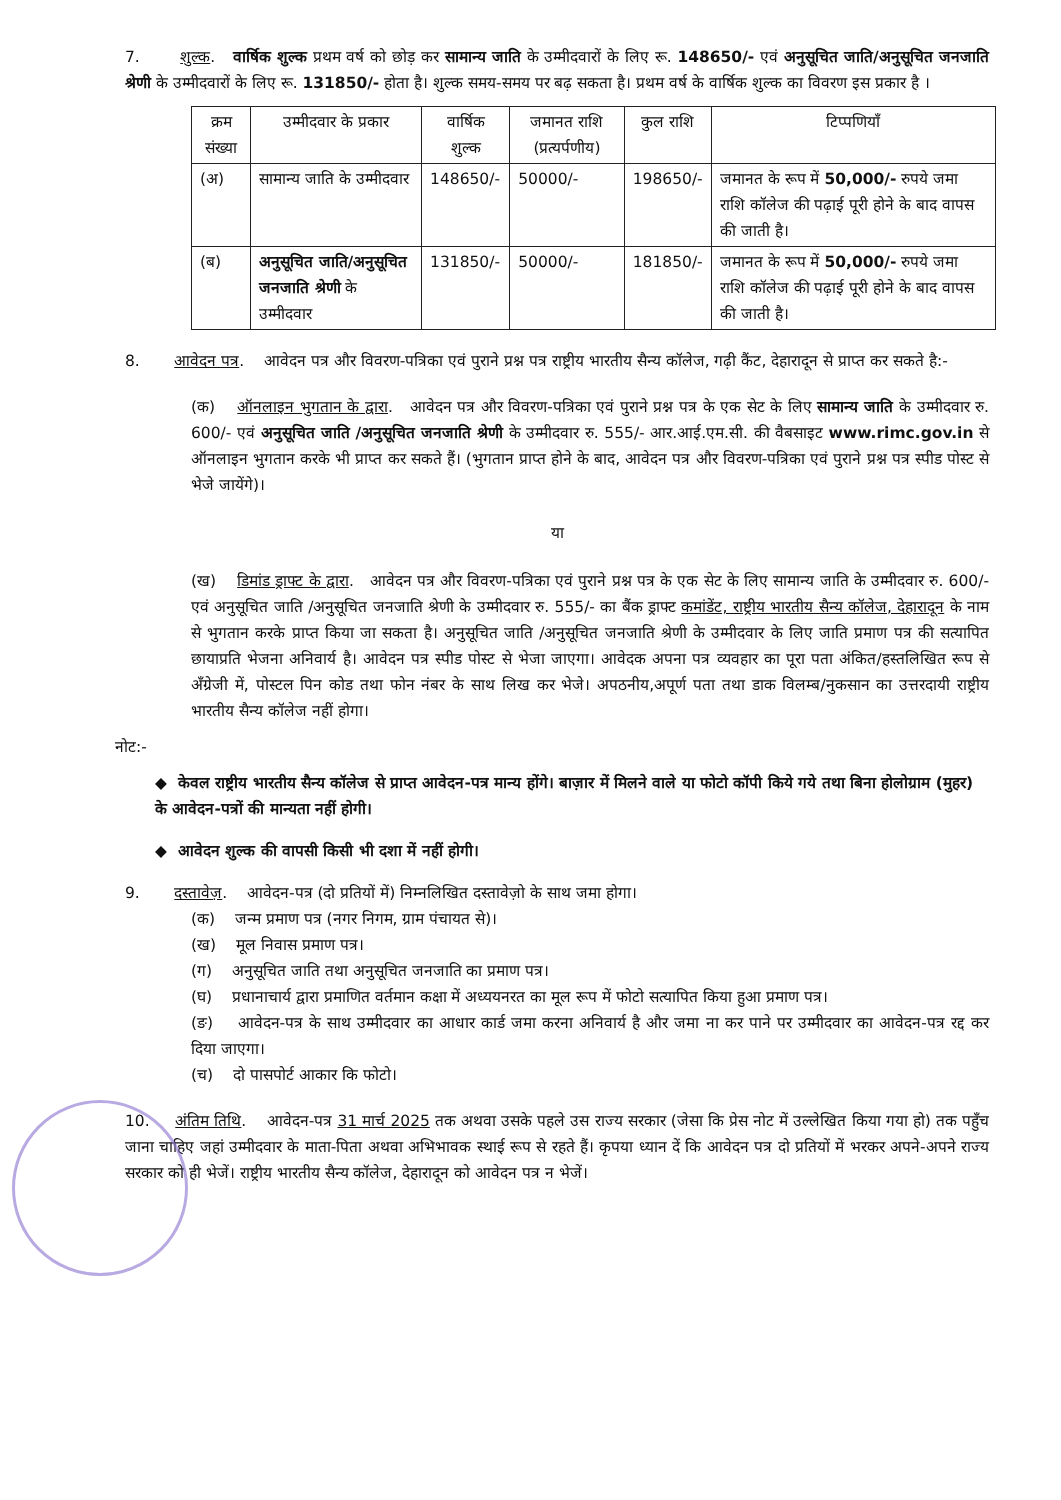7. शुल्क. वार्षिक शुल्क प्रथम वर्ष को छोड़ कर सामान्य जाति के उम्मीदवारों के लिए रू. 148650/- एवं अनुसूचित जाति/अनुसूचित जनजाति श्रेणी के उम्मीदवारों के लिए रू. 131850/- होता है। शुल्क समय-समय पर बढ़ सकता है। प्रथम वर्ष के वार्षिक शुल्क का विवरण इस प्रकार है ।
| क्रम संख्या | उम्मीदवार के प्रकार | वार्षिक शुल्क | जमानत राशि (प्रत्यर्पणीय) | कुल राशि | टिप्पणियाँ |
| --- | --- | --- | --- | --- | --- |
| (अ) | सामान्य जाति के उम्मीदवार | 148650/- | 50000/- | 198650/- | जमानत के रूप में 50,000/- रुपये जमा राशि कॉलेज की पढ़ाई पूरी होने के बाद वापस की जाती है। |
| (ब) | अनुसूचित जाति/अनुसूचित जनजाति श्रेणी के उम्मीदवार | 131850/- | 50000/- | 181850/- | जमानत के रूप में 50,000/- रुपये जमा राशि कॉलेज की पढ़ाई पूरी होने के बाद वापस की जाती है। |
8. आवेदन पत्र. आवेदन पत्र और विवरण-पत्रिका एवं पुराने प्रश्न पत्र राष्ट्रीय भारतीय सैन्य कॉलेज, गढ़ी कैंट, देहारादून से प्राप्त कर सकते है:-
(क) ऑनलाइन भुगतान के द्वारा. आवेदन पत्र और विवरण-पत्रिका एवं पुराने प्रश्न पत्र के एक सेट के लिए सामान्य जाति के उम्मीदवार रु. 600/- एवं अनुसूचित जाति /अनुसूचित जनजाति श्रेणी के उम्मीदवार रु. 555/- आर.आई.एम.सी. की वैबसाइट www.rimc.gov.in से ऑनलाइन भुगतान करके भी प्राप्त कर सकते हैं। (भुगतान प्राप्त होने के बाद, आवेदन पत्र और विवरण-पत्रिका एवं पुराने प्रश्न पत्र स्पीड पोस्ट से भेजे जायेंगे)।
या
(ख) डिमांड ड्राफ्ट के द्वारा. आवेदन पत्र और विवरण-पत्रिका एवं पुराने प्रश्न पत्र के एक सेट के लिए सामान्य जाति के उम्मीदवार रु. 600/- एवं अनुसूचित जाति /अनुसूचित जनजाति श्रेणी के उम्मीदवार रु. 555/- का बैंक ड्राफ्ट कमांडेंट, राष्ट्रीय भारतीय सैन्य कॉलेज, देहारादून के नाम से भुगतान करके प्राप्त किया जा सकता है। अनुसूचित जाति /अनुसूचित जनजाति श्रेणी के उम्मीदवार के लिए जाति प्रमाण पत्र की सत्यापित छायाप्रति भेजना अनिवार्य है। आवेदन पत्र स्पीड पोस्ट से भेजा जाएगा। आवेदक अपना पत्र व्यवहार का पूरा पता अंकित/हस्तलिखित रूप से अँग्रेजी में, पोस्टल पिन कोड तथा फोन नंबर के साथ लिख कर भेजे। अपठनीय,अपूर्ण पता तथा डाक विलम्ब/नुकसान का उत्तरदायी राष्ट्रीय भारतीय सैन्य कॉलेज नहीं होगा।
नोट:-
◆ केवल राष्ट्रीय भारतीय सैन्य कॉलेज से प्राप्त आवेदन-पत्र मान्य होंगे। बाज़ार में मिलने वाले या फोटो कॉपी किये गये तथा बिना होलोग्राम (मुहर) के आवेदन-पत्रों की मान्यता नहीं होगी।
◆ आवेदन शुल्क की वापसी किसी भी दशा में नहीं होगी।
9. दस्तावेज़. आवेदन-पत्र (दो प्रतियों में) निम्नलिखित दस्तावेज़ो के साथ जमा होगा।
(क) जन्म प्रमाण पत्र (नगर निगम, ग्राम पंचायत से)।
(ख) मूल निवास प्रमाण पत्र।
(ग) अनुसूचित जाति तथा अनुसूचित जनजाति का प्रमाण पत्र।
(घ) प्रधानाचार्य द्वारा प्रमाणित वर्तमान कक्षा में अध्ययनरत का मूल रूप में फोटो सत्यापित किया हुआ प्रमाण पत्र।
(ङ) आवेदन-पत्र के साथ उम्मीदवार का आधार कार्ड जमा करना अनिवार्य है और जमा ना कर पाने पर उम्मीदवार का आवेदन-पत्र रद्द कर दिया जाएगा।
(च) दो पासपोर्ट आकार कि फोटो।
10. अंतिम तिथि. आवेदन-पत्र 31 मार्च 2025 तक अथवा उसके पहले उस राज्य सरकार (जेसा कि प्रेस नोट में उल्लेखित किया गया हो) तक पहुँच जाना चाहिए जहां उम्मीदवार के माता-पिता अथवा अभिभावक स्थाई रूप से रहते हैं। कृपया ध्यान दें कि आवेदन पत्र दो प्रतियों में भरकर अपने-अपने राज्य सरकार को ही भेजें। राष्ट्रीय भारतीय सैन्य कॉलेज, देहारादून को आवेदन पत्र न भेजें।